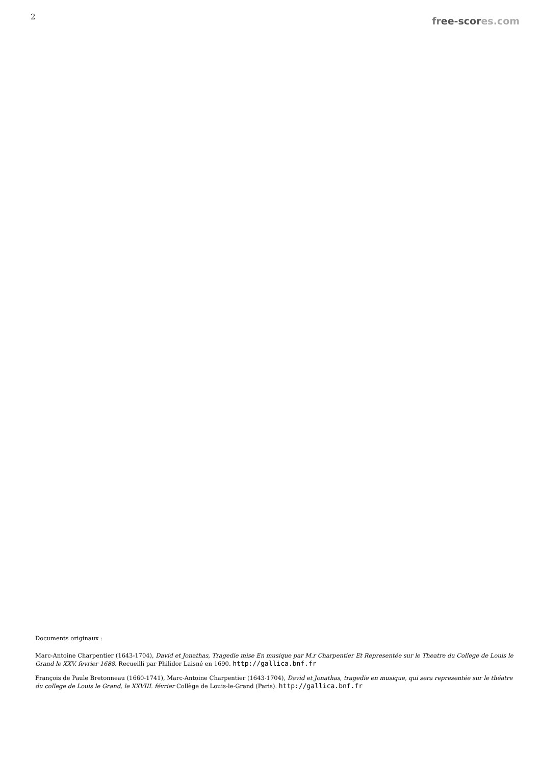2
free-scor es.com
Documents originaux :
Marc-Antoine Charpentier (1643-1704), David et Jonathas, Tragedie mise En musique par M.r Charpentier Et Representée sur le Theatre du College de Louis le Grand le XXV. fevrier 1688. Recueilli par Philidor Laisné en 1690. http://gallica.bnf.fr
François de Paule Bretonneau (1660-1741), Marc-Antoine Charpentier (1643-1704), David et Jonathas, tragedie en musique, qui sera representée sur le théatre du college de Louis le Grand, le XXVIII. février Collège de Louis-le-Grand (Paris). http://gallica.bnf.fr